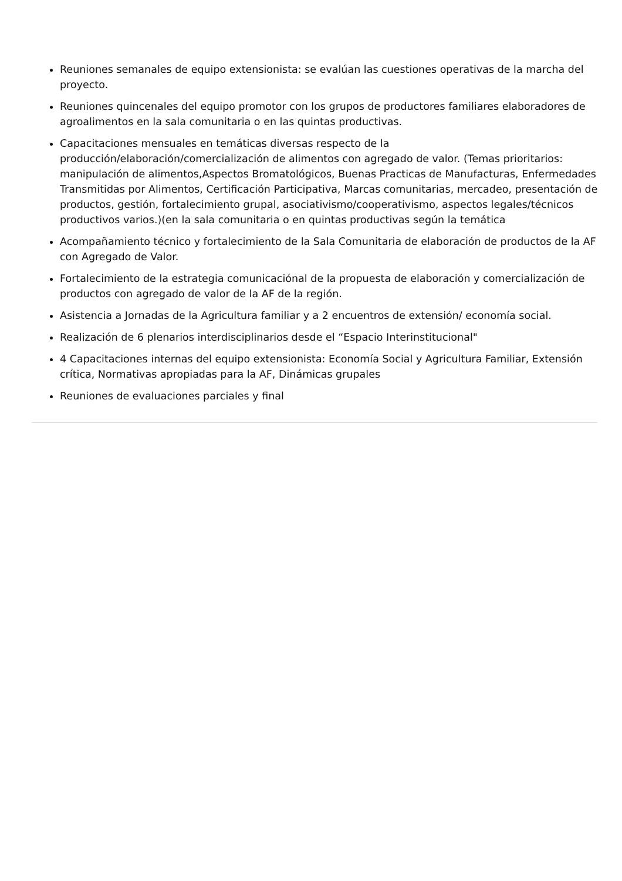Reuniones semanales de equipo extensionista: se evalúan las cuestiones operativas de la marcha del proyecto.
Reuniones quincenales del equipo promotor con los grupos de productores familiares elaboradores de agroalimentos en la sala comunitaria o en las quintas productivas.
Capacitaciones mensuales en temáticas diversas respecto de la producción/elaboración/comercialización de alimentos con agregado de valor. (Temas prioritarios: manipulación de alimentos,Aspectos Bromatológicos, Buenas Practicas de Manufacturas, Enfermedades Transmitidas por Alimentos, Certificación Participativa, Marcas comunitarias, mercadeo, presentación de productos, gestión, fortalecimiento grupal, asociativismo/cooperativismo, aspectos legales/técnicos productivos varios.)(en la sala comunitaria o en quintas productivas según la temática
Acompañamiento técnico y fortalecimiento de la Sala Comunitaria de elaboración de productos de la AF con Agregado de Valor.
Fortalecimiento de la estrategia comunicaciónal de la propuesta de elaboración y comercialización de productos con agregado de valor de la AF de la región.
Asistencia a Jornadas de la Agricultura familiar y a 2 encuentros de extensión/ economía social.
Realización de 6 plenarios interdisciplinarios desde el “Espacio Interinstitucional"
4 Capacitaciones internas del equipo extensionista: Economía Social y Agricultura Familiar, Extensión crítica, Normativas apropiadas para la AF, Dinámicas grupales
Reuniones de evaluaciones parciales y final